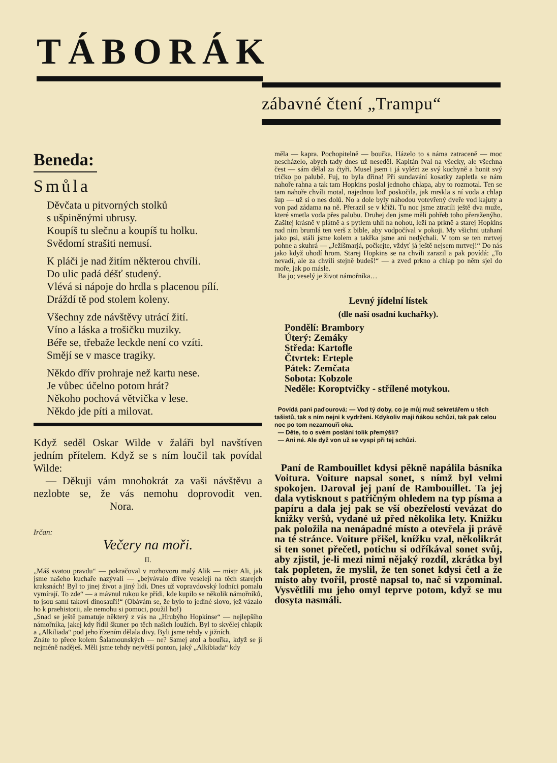TÁBORÁK
zábavné čtení „Trampu“
Beneda:
Smůla
Děvčata u pitvorných stolků
s ušpiněnými ubrusy.
Koupíš tu slečnu a koupíš tu holku.
Svědomí strašiti nemusí.
K pláči je nad žitím některou chvíli.
Do ulic padá déšť studený.
Vlévá si nápoje do hrdla s placenou pílí.
Dráždí tě pod stolem koleny.
Všechny zde návštěvy utrácí žití.
Víno a láska a trošičku muziky.
Béře se, třebaže leckde není co vzíti.
Smějí se v masce tragiky.
Někdo dřív prohraje než kartu nese.
Je vůbec účelno potom hrát?
Někoho pochová větvička v lese.
Někdo jde píti a milovat.
Když seděl Oskar Wilde v žaláři byl navštíven jedním přítelem. Když se s ním loučil tak povídal Wilde:
— Děkuji vám mnohokrát za vaši návštěvu a nezlobte se, že vás nemohu doprovodit ven. Nora.
Irčan:
Večery na moři.
II.
„Máš svatou pravdu“ — pokračoval v rozhovoru malý Alik — mistr Ali, jak jsme našeho kuchaře nazývali — „bejvávalo dříve veseleji na těch starejch kraksnách! Byl to jinej život a jiný lidi. Dnes už vopravdovský lodníci pomalu vymírají. To zde“ — a mávnul rukou ke přídi, kde kupilo se několik námořníků, to jsou samí takoví dinosauři!“ (Obávám se, že bylo to jediné slovo, jež vázalo ho k praehistorii, ale nemohu si pomoci, použil ho!)
„Snad se ještě pamatuje některý z vás na „Hrubýho Hopkinse“ — nejlepšího námořníka, jakej kdy řídil škuner po těch našich loužích. Byl to skvělej chlapík a „Alkiliada“ pod jeho řízením dělala divy. Byli jsme tehdy v jižních.
Znáte to přece kolem Šalamounských — ne? Samej atol a bouřka, když se jí nejméně naděješ. Měli jsme tehdy největší ponton, jaký „Alkibiada“ kdy
měla — kapra. Pochopitelně — bouřka. Házelo to s náma zatraceně — moc nescházelo, abych tady dnes už neseděl. Kapitán řval na všecky, ale všechna čest — sám dělal za čtyři. Musel jsem i já vylézt ze svý kuchyně a honit svý tričko po palubě. Fuj, to byla dřina! Při sundavání kosatky zapletla se nám nahoře rahna a tak tam Hopkins poslal jednoho chlapa, aby to rozmotal. Ten se tam nahoře chvíli motal, najednou loď poskočila, jak mrskla s ní voda a chlap šup — už si o nes dolů. No a dole byly náhodou votevřený dveře vod kajuty a von pad zádama na ně. Přerazil se v kříži. Tu noc jsme ztratili ještě dva muže, které smetla voda přes palubu. Druhej den jsme měli pohřeb toho přeraženýho. Zašitej krásně v plátně a s pytlem uhlí na nohou, leží na prkně a starej Hopkins nad ním brumlá ten verš z bible, aby vodpočíval v pokoji. My všichni utahaní jako psi, stáli jsme kolem a takřka jsme ani nedýchali. V tom se ten mrtvej pohne a skuhrá — „Ježíšmarjá, počkejte, vždyť já ještě nejsem mrtvej!“ Do nás jako když uhodí hrom. Starej Hopkins se na chvíli zarazil a pak povídá: „To nevadí, ale za chvíli stejně budeš!“ — a zved prkno a chlap po něm sjel do moře, jak po másle.
Ba jo; veselý je život námořníka…
Levný jídelní lístek
(dle naší osadní kuchařky).
Pondělí: Brambory
Úterý: Zemáky
Středa: Kartofle
Čtvrtek: Erteple
Pátek: Zemčata
Sobota: Kobzole
Neděle: Koroptvičky - střílené motykou.
Povídá pani paďourová: — Vod tý doby, co je můj muž sekretářem u těch tašistů, tak s ním nejni k vydrženi. Kdykoliv maji ňákou schůzi, tak pak celou noc po tom nezamouři oka.
— Děte, to o svém poslání tolik přemýšli?
— Ani né. Ale dyž von už se vyspi při tej schůzi.
Paní de Rambouillet kdysi pěkně napálila básníka Voitura. Voiture napsal sonet, s nímž byl velmi spokojen. Daroval jej paní de Rambouillet. Ta jej dala vytisknout s patřičným ohledem na typ písma a papíru a dala jej pak se vší obezřelostí vevázat do knížky veršů, vydané už před několika lety. Knížku pak položila na nenápadné místo a otevřela ji právě na té stránce. Voiture přišel, knížku vzal, několikrát si ten sonet přečetl, potichu si odříkával sonet svůj, aby zjistil, je-li mezi nimi nějaký rozdíl, zkrátka byl tak popleten, že myslil, že ten sonet kdysi četl a že místo aby tvořil, prostě napsal to, nač si vzpomínal. Vysvětlili mu jeho omyl teprve potom, když se mu dosyta nasmáli.